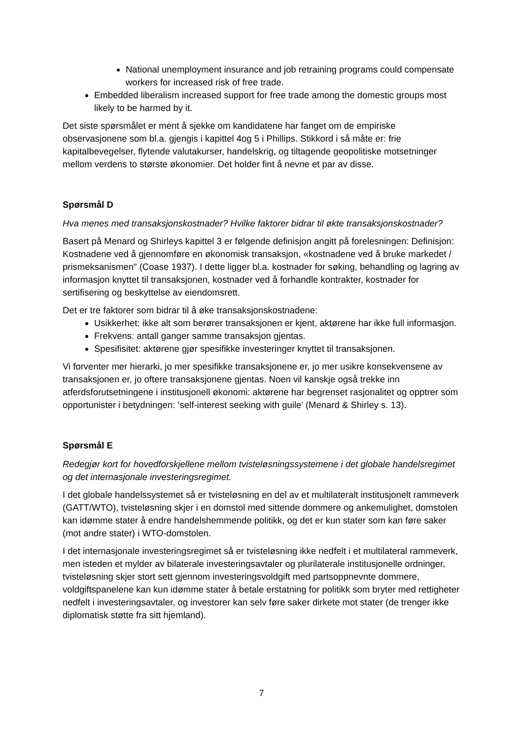National unemployment insurance and job retraining programs could compensate workers for increased risk of free trade.
Embedded liberalism increased support for free trade among the domestic groups most likely to be harmed by it.
Det siste spørsmålet er ment å sjekke om kandidatene har fanget om de empiriske observasjonene som bl.a. gjengis i kapittel 4og 5 i Phillips. Stikkord i så måte er: frie kapitalbevegelser, flytende valutakurser, handelskrig, og tiltagende geopolitiske motsetninger mellom verdens to største økonomier. Det holder fint å nevne et par av disse.
Spørsmål D
Hva menes med transaksjonskostnader? Hvilke faktorer bidrar til økte transaksjonskostnader?
Basert på Menard og Shirleys kapittel 3 er følgende definisjon angitt på forelesningen: Definisjon: Kostnadene ved å gjennomføre en økonomisk transaksjon, «kostnadene ved å bruke markedet / prismeksanismen" (Coase 1937). I dette ligger bl.a. kostnader for søking, behandling og lagring av informasjon knyttet til transaksjonen, kostnader ved å forhandle kontrakter, kostnader for sertifisering og beskyttelse av eiendomsrett.
Det er tre faktorer som bidrar til å øke transaksjonskostnadene:
Usikkerhet: ikke alt som berører transaksjonen er kjent, aktørene har ikke full informasjon.
Frekvens: antall ganger samme transaksjon gjentas.
Spesifisitet: aktørene gjør spesifikke investeringer knyttet til transaksjonen.
Vi forventer mer hierarki, jo mer spesifikke transaksjonene er, jo mer usikre konsekvensene av transaksjonen er, jo oftere transaksjonene gjentas. Noen vil kanskje også trekke inn atferdsforutsetningene i institusjonell økonomi: aktørene har begrenset rasjonalitet og opptrer som opportunister i betydningen: ‘self-interest seeking with guile’ (Menard & Shirley s. 13).
Spørsmål E
Redegjør kort for hovedforskjellene mellom tvisteløsningssystemene i det globale handelsregimet og det internasjonale investeringsregimet.
I det globale handelssystemet så er tvisteløsning en del av et multilateralt institusjonelt rammeverk (GATT/WTO), tvisteløsning skjer i en domstol med sittende dommere og ankemulighet, domstolen kan idømme stater å endre handelshemmende politikk, og det er kun stater som kan føre saker (mot andre stater) i WTO-domstolen.
I det internasjonale investeringsregimet så er tvisteløsning ikke nedfelt i et multilateral rammeverk, men isteden et mylder av bilaterale investeringsavtaler og plurilaterale institusjonelle ordninger, tvisteløsning skjer stort sett gjennom investeringsvoldgift med partsoppnevnte dommere, voldgiftspanelene kan kun idømme stater å betale erstatning for politikk som bryter med rettigheter nedfelt i investeringsavtaler, og investorer kan selv føre saker dirkete mot stater (de trenger ikke diplomatisk støtte fra sitt hjemland).
7